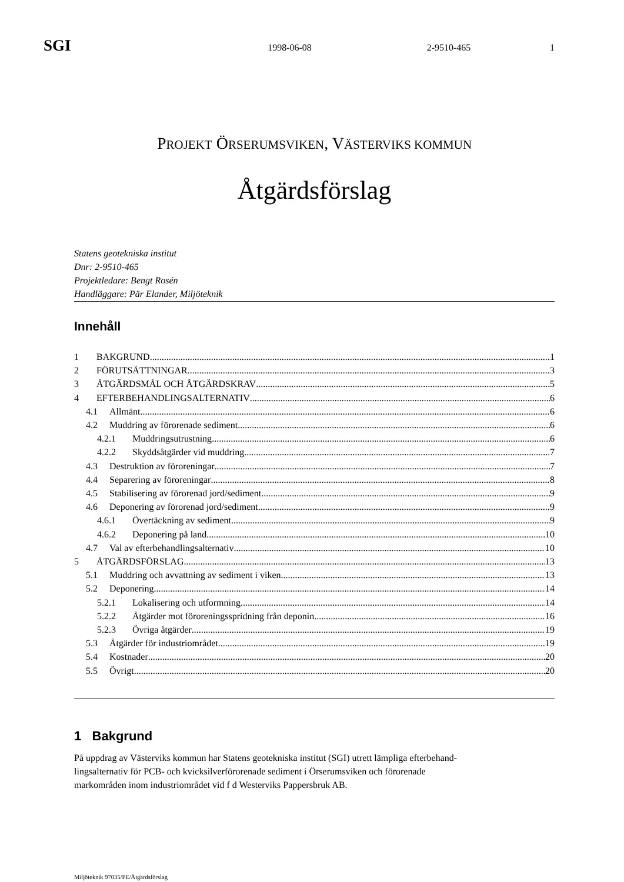SGI 1998-06-08 2-9510-465 1
PROJEKT ÖRSERUMSVIKEN, VÄSTERVIKS KOMMUN
Åtgärdsförslag
Statens geotekniska institut
Dnr: 2-9510-465
Projektledare: Bengt Rosén
Handläggare: Pär Elander, Miljöteknik
Innehåll
1 BAKGRUND 1
2 FÖRUTSÄTTNINGAR 3
3 ÅTGÄRDSMÅL OCH ÅTGÄRDSKRAV 5
4 EFTERBEHANDLINGSALTERNATIV 6
4.1 Allmänt 6
4.2 Muddring av förorenade sediment 6
4.2.1 Muddringsutrustning 6
4.2.2 Skyddsåtgärder vid muddring 7
4.3 Destruktion av föroreningar 7
4.4 Separering av föroreningar 8
4.5 Stabilisering av förorenad jord/sediment 9
4.6 Deponering av förorenad jord/sediment 9
4.6.1 Övertäckning av sediment 9
4.6.2 Deponering på land 10
4.7 Val av efterbehandlingsalternativ 10
5 ÅTGÄRDSFÖRSLAG 13
5.1 Muddring och avvattning av sediment i viken 13
5.2 Deponering 14
5.2.1 Lokalisering och utformning 14
5.2.2 Åtgärder mot föroreningsspridning från deponin 16
5.2.3 Övriga åtgärder 19
5.3 Åtgärder för industriområdet 19
5.4 Kostnader 20
5.5 Övrigt 20
1 Bakgrund
På uppdrag av Västerviks kommun har Statens geotekniska institut (SGI) utrett lämpliga efterbehand-
lingsalternativ för PCB- och kvicksilverförorenade sediment i Örserumsviken och förorenade
markområden inom industriområdet vid f d Westerviks Pappersbruk AB.
Miljöteknik 97035/PE/Åtgärdsförslag